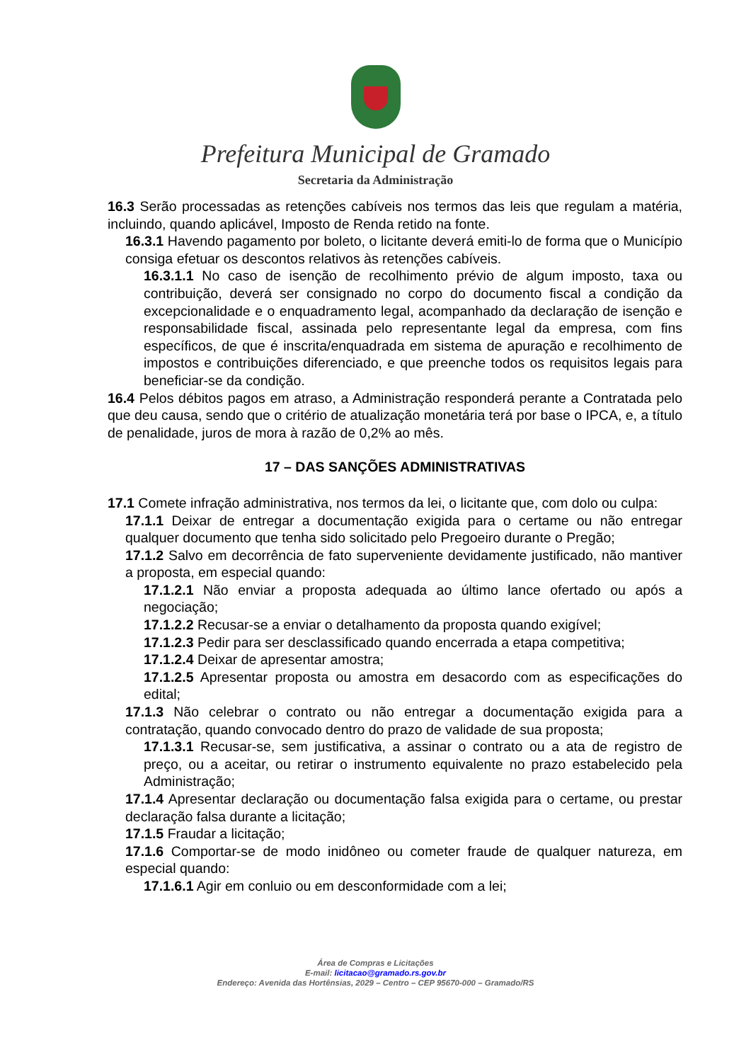Prefeitura Municipal de Gramado
Secretaria da Administração
16.3 Serão processadas as retenções cabíveis nos termos das leis que regulam a matéria, incluindo, quando aplicável, Imposto de Renda retido na fonte.
16.3.1 Havendo pagamento por boleto, o licitante deverá emiti-lo de forma que o Município consiga efetuar os descontos relativos às retenções cabíveis.
16.3.1.1 No caso de isenção de recolhimento prévio de algum imposto, taxa ou contribuição, deverá ser consignado no corpo do documento fiscal a condição da excepcionalidade e o enquadramento legal, acompanhado da declaração de isenção e responsabilidade fiscal, assinada pelo representante legal da empresa, com fins específicos, de que é inscrita/enquadrada em sistema de apuração e recolhimento de impostos e contribuições diferenciado, e que preenche todos os requisitos legais para beneficiar-se da condição.
16.4 Pelos débitos pagos em atraso, a Administração responderá perante a Contratada pelo que deu causa, sendo que o critério de atualização monetária terá por base o IPCA, e, a título de penalidade, juros de mora à razão de 0,2% ao mês.
17 – DAS SANÇÕES ADMINISTRATIVAS
17.1 Comete infração administrativa, nos termos da lei, o licitante que, com dolo ou culpa:
17.1.1 Deixar de entregar a documentação exigida para o certame ou não entregar qualquer documento que tenha sido solicitado pelo Pregoeiro durante o Pregão;
17.1.2 Salvo em decorrência de fato superveniente devidamente justificado, não mantiver a proposta, em especial quando:
17.1.2.1 Não enviar a proposta adequada ao último lance ofertado ou após a negociação;
17.1.2.2 Recusar-se a enviar o detalhamento da proposta quando exigível;
17.1.2.3 Pedir para ser desclassificado quando encerrada a etapa competitiva;
17.1.2.4 Deixar de apresentar amostra;
17.1.2.5 Apresentar proposta ou amostra em desacordo com as especificações do edital;
17.1.3 Não celebrar o contrato ou não entregar a documentação exigida para a contratação, quando convocado dentro do prazo de validade de sua proposta;
17.1.3.1 Recusar-se, sem justificativa, a assinar o contrato ou a ata de registro de preço, ou a aceitar, ou retirar o instrumento equivalente no prazo estabelecido pela Administração;
17.1.4 Apresentar declaração ou documentação falsa exigida para o certame, ou prestar declaração falsa durante a licitação;
17.1.5 Fraudar a licitação;
17.1.6 Comportar-se de modo inidôneo ou cometer fraude de qualquer natureza, em especial quando:
17.1.6.1 Agir em conluio ou em desconformidade com a lei;
Área de Compras e Licitações
E-mail: licitacao@gramado.rs.gov.br
Endereço: Avenida das Hortênsias, 2029 – Centro – CEP 95670-000 – Gramado/RS